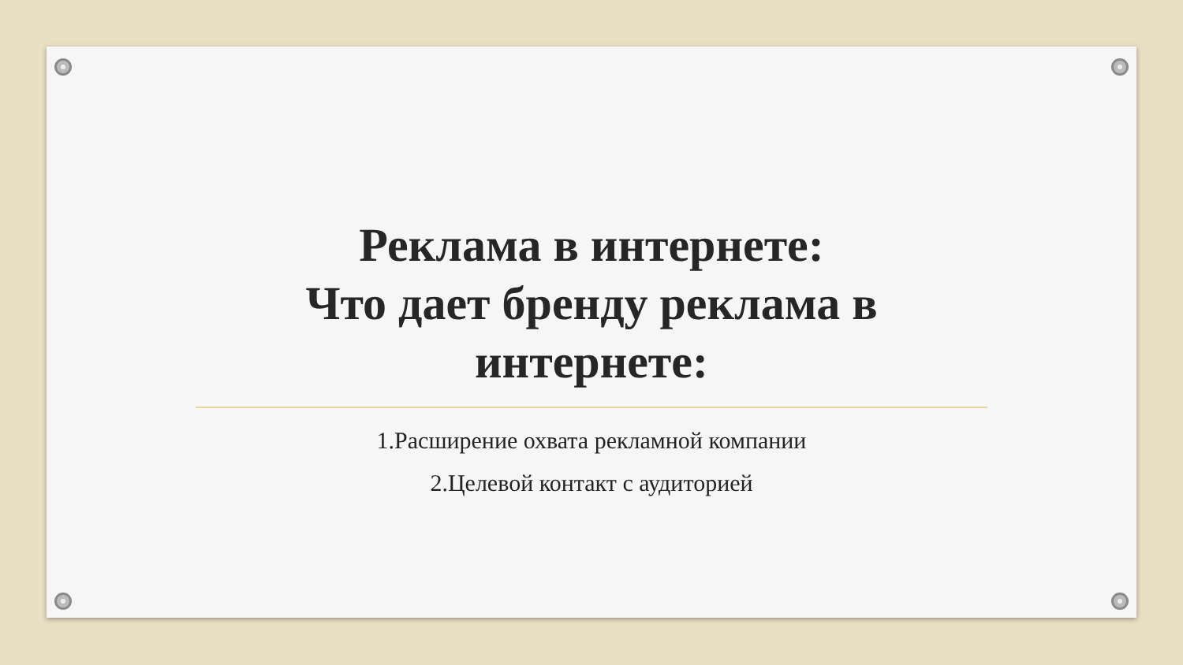Реклама в интернете:
Что дает бренду реклама в
интернете:
1.Расширение охвата рекламной компании
2.Целевой контакт с аудиторией